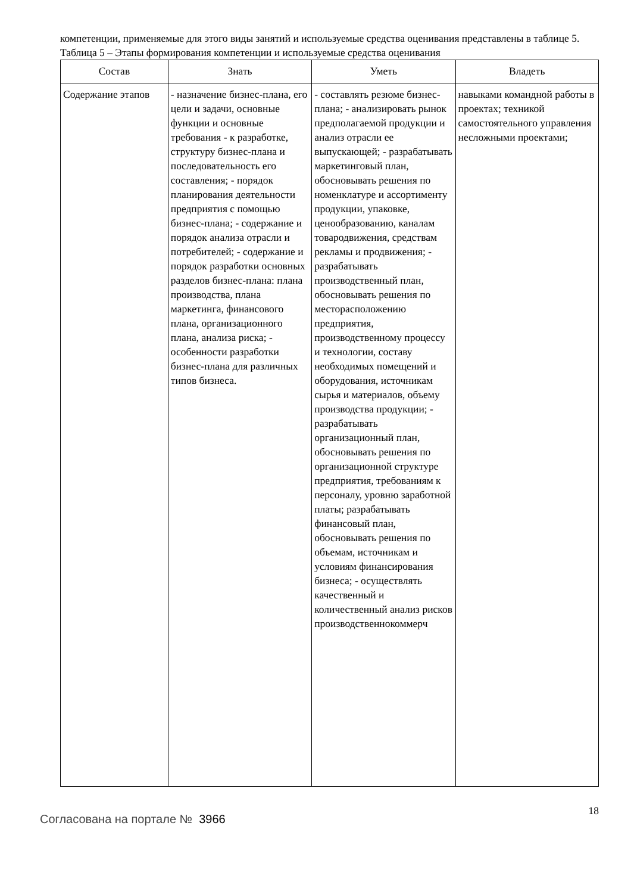компетенции, применяемые для этого виды занятий и используемые средства оценивания представлены в таблице 5.
Таблица 5 – Этапы формирования компетенции и используемые средства оценивания
| Состав | Знать | Уметь | Владеть |
| --- | --- | --- | --- |
| Содержание этапов | - назначение бизнес-плана, его цели и задачи, основные функции и основные требования - к разработке, структуру бизнес-плана и последовательность его составления; - порядок планирования деятельности предприятия с помощью бизнес-плана; - содержание и порядок анализа отрасли и потребителей; - содержание и порядок разработки основных разделов бизнес-плана: плана производства, плана маркетинга, финансового плана, организационного плана, анализа риска; - особенности разработки бизнес-плана для различных типов бизнеса. | - составлять резюме бизнес-плана; - анализировать рынок предполагаемой продукции и анализ отрасли ее выпускающей; - разрабатывать маркетинговый план, обосновывать решения по номенклатуре и ассортименту продукции, упаковке, ценообразованию, каналам товародвижения, средствам рекламы и продвижения; - разрабатывать производственный план, обосновывать решения по месторасположению предприятия, производственному процессу и технологии, составу необходимых помещений и оборудования, источникам сырья и материалов, объему производства продукции; - разрабатывать организационный план, обосновывать решения по организационной структуре предприятия, требованиям к персоналу, уровню заработной платы; разрабатывать финансовый план, обосновывать решения по объемам, источникам и условиям финансирования бизнеса; - осуществлять качественный и количественный анализ рисков производственнокоммерч | навыками командной работы в проектах; техникой самостоятельного управления несложными проектами; |
Согласована на портале № 3966
18